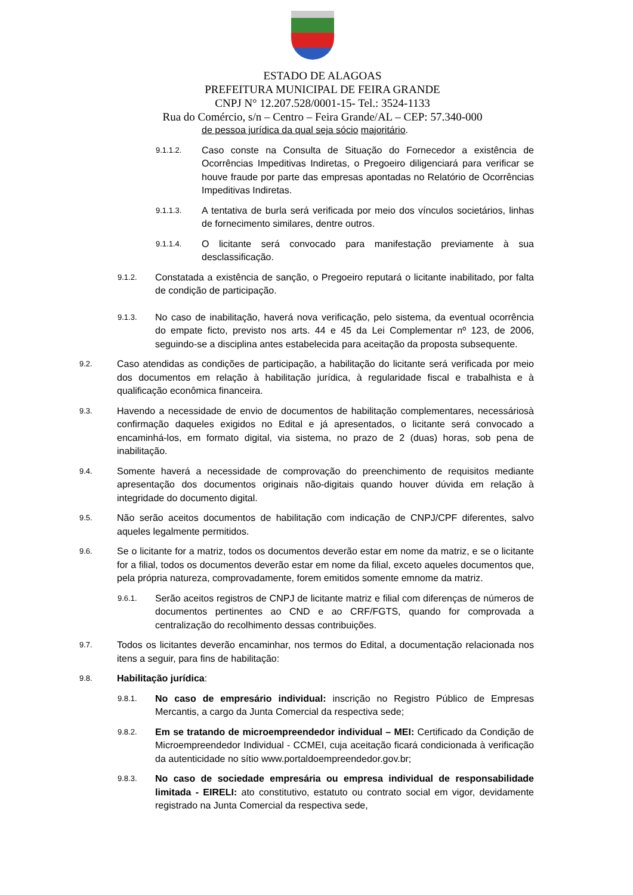ESTADO DE ALAGOAS
PREFEITURA MUNICIPAL DE FEIRA GRANDE
CNPJ N° 12.207.528/0001-15- Tel.: 3524-1133
Rua do Comércio, s/n – Centro – Feira Grande/AL – CEP: 57.340-000
de pessoa jurídica da qual seja sócio majoritário.
9.1.1.2. Caso conste na Consulta de Situação do Fornecedor a existência de Ocorrências Impeditivas Indiretas, o Pregoeiro diligenciará para verificar se houve fraude por parte das empresas apontadas no Relatório de Ocorrências Impeditivas Indiretas.
9.1.1.3. A tentativa de burla será verificada por meio dos vínculos societários, linhas de fornecimento similares, dentre outros.
9.1.1.4. O licitante será convocado para manifestação previamente à sua desclassificação.
9.1.2. Constatada a existência de sanção, o Pregoeiro reputará o licitante inabilitado, por falta de condição de participação.
9.1.3. No caso de inabilitação, haverá nova verificação, pelo sistema, da eventual ocorrência do empate ficto, previsto nos arts. 44 e 45 da Lei Complementar nº 123, de 2006, seguindo-se a disciplina antes estabelecida para aceitação da proposta subsequente.
9.2. Caso atendidas as condições de participação, a habilitação do licitante será verificada por meio dos documentos em relação à habilitação jurídica, à regularidade fiscal e trabalhista e à qualificação econômica financeira.
9.3. Havendo a necessidade de envio de documentos de habilitação complementares, necessáriosà confirmação daqueles exigidos no Edital e já apresentados, o licitante será convocado a encaminhá-los, em formato digital, via sistema, no prazo de 2 (duas) horas, sob pena de inabilitação.
9.4. Somente haverá a necessidade de comprovação do preenchimento de requisitos mediante apresentação dos documentos originais não-digitais quando houver dúvida em relação à integridade do documento digital.
9.5. Não serão aceitos documentos de habilitação com indicação de CNPJ/CPF diferentes, salvo aqueles legalmente permitidos.
9.6. Se o licitante for a matriz, todos os documentos deverão estar em nome da matriz, e se o licitante for a filial, todos os documentos deverão estar em nome da filial, exceto aqueles documentos que, pela própria natureza, comprovadamente, forem emitidos somente emnome da matriz.
9.6.1. Serão aceitos registros de CNPJ de licitante matriz e filial com diferenças de números de documentos pertinentes ao CND e ao CRF/FGTS, quando for comprovada a centralização do recolhimento dessas contribuições.
9.7. Todos os licitantes deverão encaminhar, nos termos do Edital, a documentação relacionada nos itens a seguir, para fins de habilitação:
9.8. Habilitação jurídica:
9.8.1. No caso de empresário individual: inscrição no Registro Público de Empresas Mercantis, a cargo da Junta Comercial da respectiva sede;
9.8.2. Em se tratando de microempreendedor individual – MEI: Certificado da Condição de Microempreendedor Individual - CCMEI, cuja aceitação ficará condicionada à verificação da autenticidade no sítio www.portaldoempreendedor.gov.br;
9.8.3. No caso de sociedade empresária ou empresa individual de responsabilidade limitada - EIRELI: ato constitutivo, estatuto ou contrato social em vigor, devidamente registrado na Junta Comercial da respectiva sede,